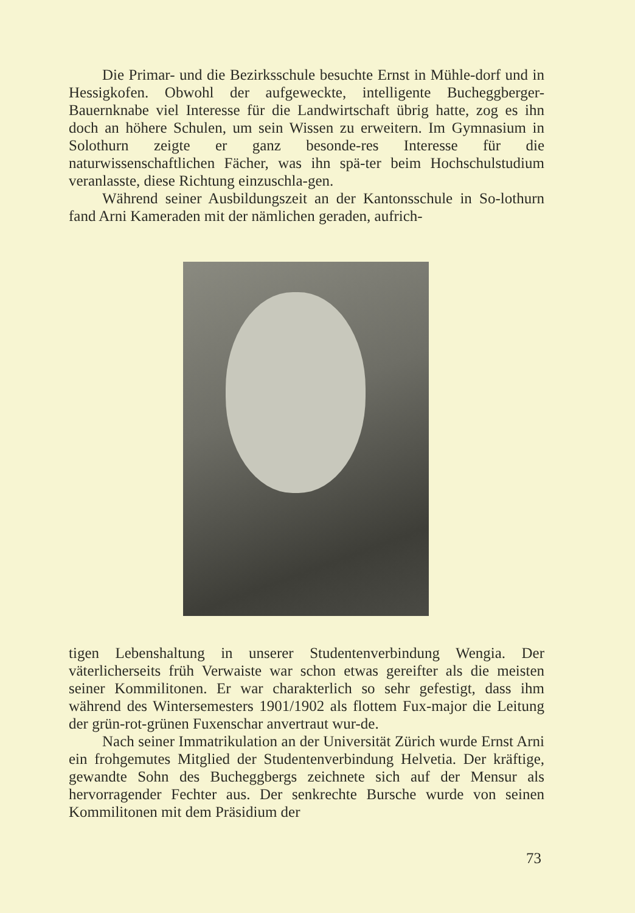Die Primar- und die Bezirksschule besuchte Ernst in Mühle-dorf und in Hessigkofen. Obwohl der aufgeweckte, intelligente Bucheggberger-Bauernknabe viel Interesse für die Landwirtschaft übrig hatte, zog es ihn doch an höhere Schulen, um sein Wissen zu erweitern. Im Gymnasium in Solothurn zeigte er ganz besonde-res Interesse für die naturwissenschaftlichen Fächer, was ihn spä-ter beim Hochschulstudium veranlasste, diese Richtung einzuschla-gen.
Während seiner Ausbildungszeit an der Kantonsschule in So-lothurn fand Arni Kameraden mit der nämlichen geraden, aufrich-
tigen Lebenshaltung in unserer Studentenverbindung Wengia. Der väterlicherseits früh Verwaiste war schon etwas gereifter als die meisten seiner Kommilitonen. Er war charakterlich so sehr gefestigt, dass ihm während des Wintersemesters 1901/1902 als flottem Fux-major die Leitung der grün-rot-grünen Fuxenschar anvertraut wur-de.
Nach seiner Immatrikulation an der Universität Zürich wurde Ernst Arni ein frohgemutes Mitglied der Studentenverbindung Helvetia. Der kräftige, gewandte Sohn des Bucheggbergs zeichnete sich auf der Mensur als hervorragender Fechter aus. Der senkrechte Bursche wurde von seinen Kommilitonen mit dem Präsidium der
73